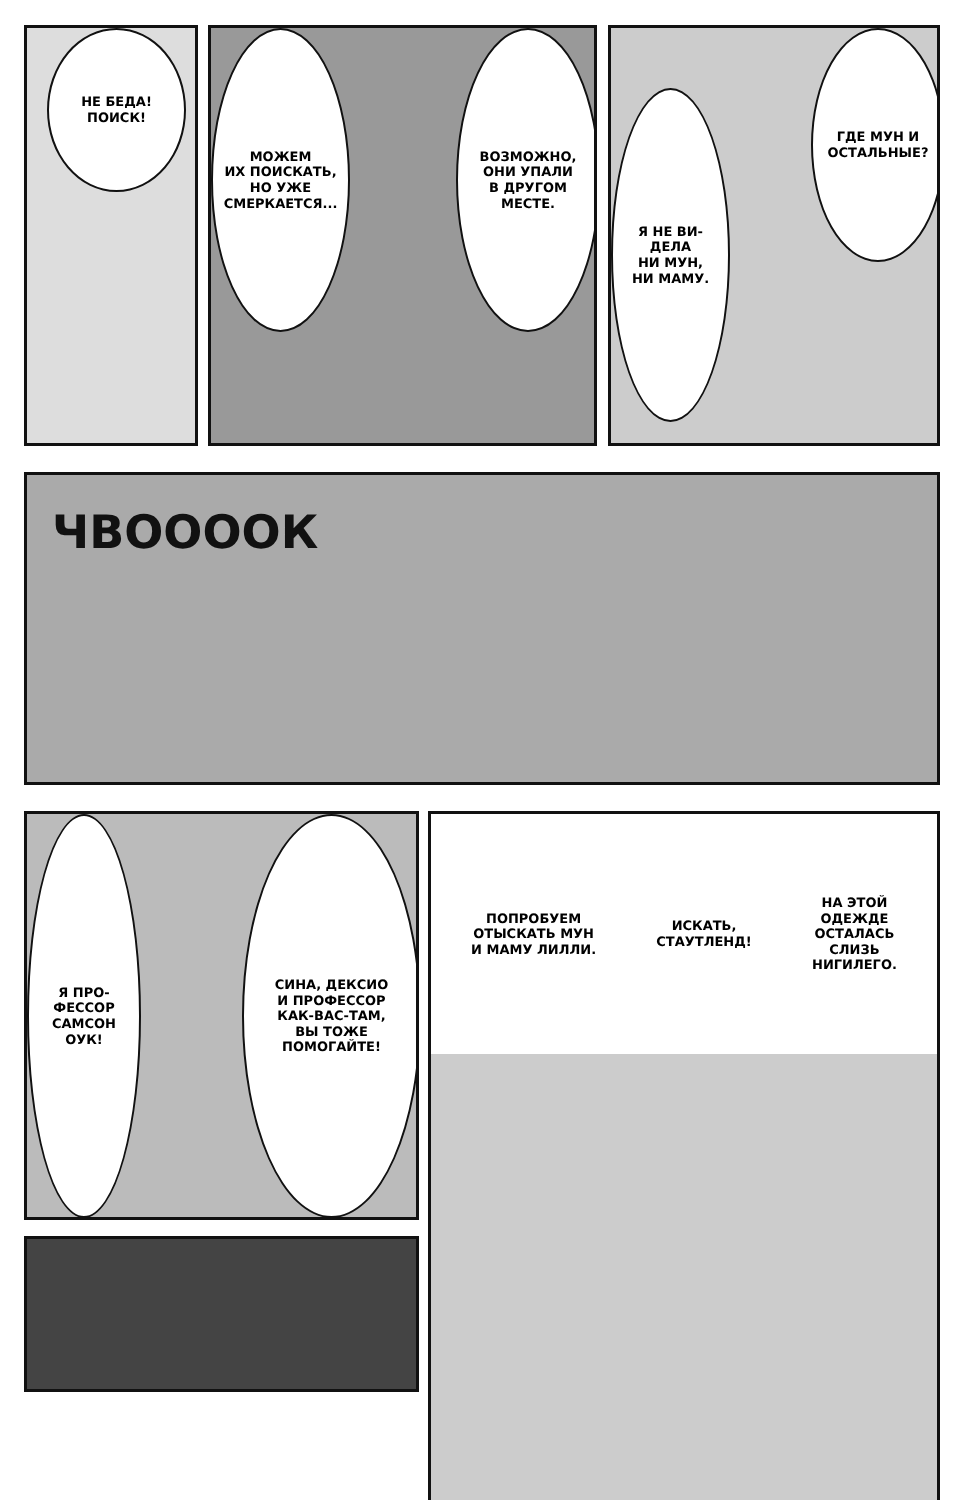НЕ БЕДА!
ПОИСК!
МОЖЕМ
ИХ ПОИСКАТЬ,
НО УЖЕ
СМЕРКАЕТСЯ...
ВОЗМОЖНО,
ОНИ УПАЛИ
В ДРУГОМ
МЕСТЕ.
Я НЕ ВИ-
ДЕЛА
НИ МУН,
НИ МАМУ.
ГДЕ МУН И
ОСТАЛЬНЫЕ?
ЧВОООOК
Я ПРО-
ФЕССОР
САМСОН
ОУК!
СИНА, ДЕКСИО
И ПРОФЕССОР
КАК-ВАС-ТАМ,
ВЫ ТОЖЕ
ПОМОГАЙТЕ!
ПОПРОБУЕМ
ОТЫСКАТЬ МУН
И МАМУ ЛИЛЛИ.
ИСКАТЬ,
СТАУТЛЕНД!
НА ЭТОЙ
ОДЕЖДЕ
ОСТАЛАСЬ
СЛИЗЬ
НИГИЛЕГО.